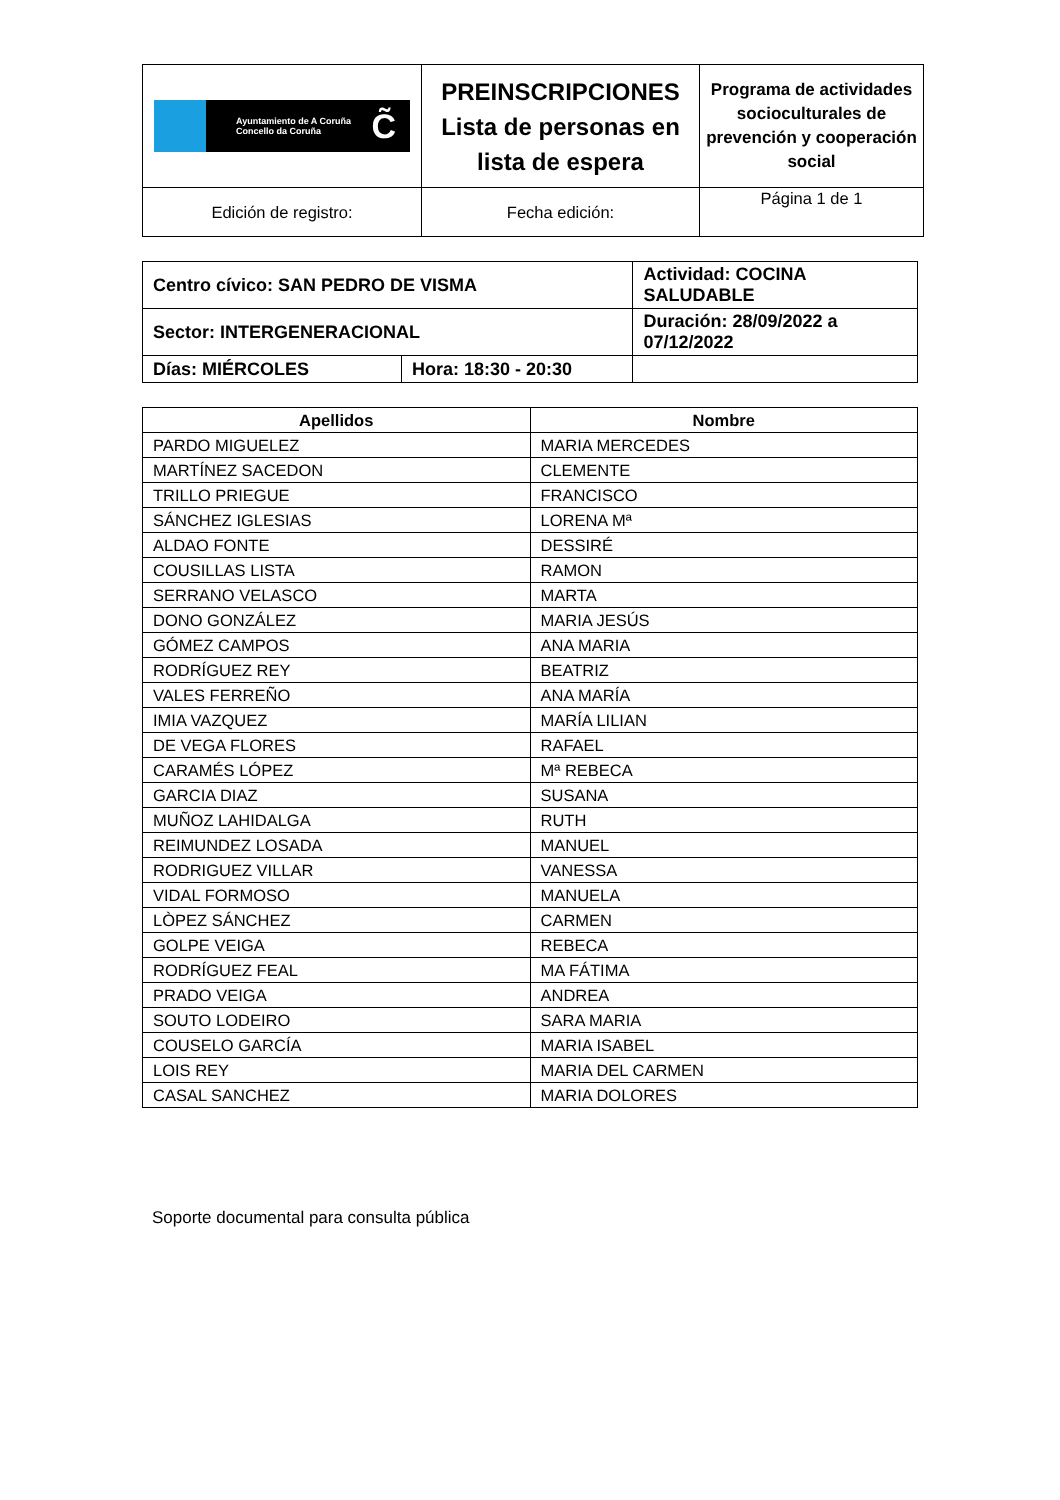| Ayuntamiento de A Coruña Concello da Coruña C̃ | PREINSCRIPCIONES Lista de personas en lista de espera | Programa de actividades socioculturales de prevención y cooperación social |
| Edición de registro: | Fecha edición: | Página 1 de 1 |
| Centro cívico: SAN PEDRO DE VISMA | | Actividad: COCINA SALUDABLE | |
| Sector: INTERGENERACIONAL | | Duración: 28/09/2022 a 07/12/2022 | |
| Días: MIÉRCOLES | Hora: 18:30 - 20:30 | | |
| Apellidos | Nombre |
| --- | --- |
| PARDO MIGUELEZ | MARIA MERCEDES |
| MARTÍNEZ SACEDON | CLEMENTE |
| TRILLO PRIEGUE | FRANCISCO |
| SÁNCHEZ IGLESIAS | LORENA Mª |
| ALDAO FONTE | DESSIRÉ |
| COUSILLAS LISTA | RAMON |
| SERRANO VELASCO | MARTA |
| DONO GONZÁLEZ | MARIA JESÚS |
| GÓMEZ CAMPOS | ANA MARIA |
| RODRÍGUEZ REY | BEATRIZ |
| VALES FERREÑO | ANA MARÍA |
| IMIA VAZQUEZ | MARÍA LILIAN |
| DE VEGA FLORES | RAFAEL |
| CARAMÉS LÓPEZ | Mª REBECA |
| GARCIA DIAZ | SUSANA |
| MUÑOZ LAHIDALGA | RUTH |
| REIMUNDEZ LOSADA | MANUEL |
| RODRIGUEZ VILLAR | VANESSA |
| VIDAL FORMOSO | MANUELA |
| LÒPEZ SÁNCHEZ | CARMEN |
| GOLPE VEIGA | REBECA |
| RODRÍGUEZ FEAL | MA FÁTIMA |
| PRADO VEIGA | ANDREA |
| SOUTO LODEIRO | SARA MARIA |
| COUSELO GARCÍA | MARIA ISABEL |
| LOIS REY | MARIA DEL CARMEN |
| CASAL SANCHEZ | MARIA DOLORES |
Soporte documental para consulta pública